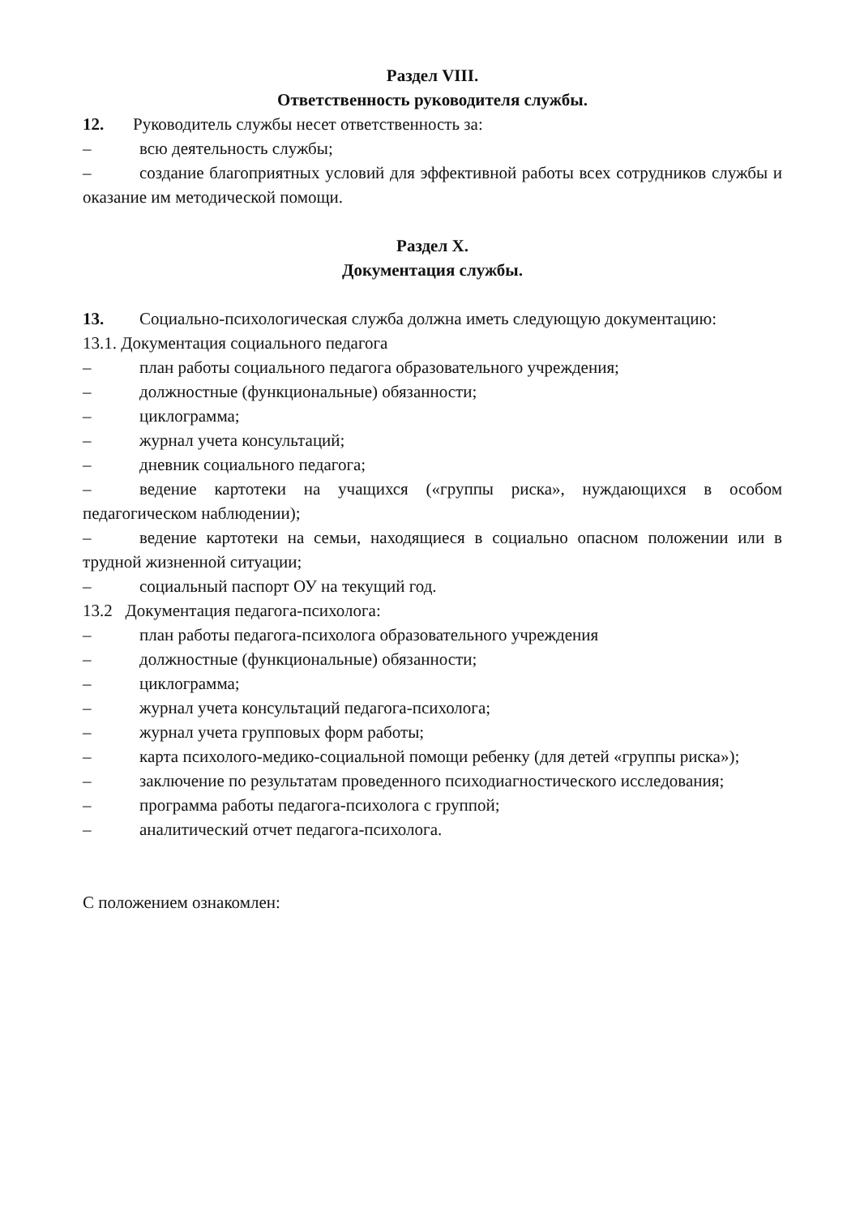Раздел VIII.
Ответственность руководителя службы.
12. Руководитель службы несет ответственность за:
– всю деятельность службы;
– создание благоприятных условий для эффективной работы всех сотрудников службы и оказание им методической помощи.
Раздел X.
Документация службы.
13. Социально-психологическая служба должна иметь следующую документацию:
13.1. Документация социального педагога
– план работы социального педагога образовательного учреждения;
– должностные (функциональные) обязанности;
– циклограмма;
– журнал учета консультаций;
– дневник социального педагога;
– ведение картотеки на учащихся («группы риска», нуждающихся в особом педагогическом наблюдении);
– ведение картотеки на семьи, находящиеся в социально опасном положении или в трудной жизненной ситуации;
– социальный паспорт ОУ на текущий год.
13.2 Документация педагога-психолога:
– план работы педагога-психолога образовательного учреждения
– должностные (функциональные) обязанности;
– циклограмма;
– журнал учета консультаций педагога-психолога;
– журнал учета групповых форм работы;
– карта психолого-медико-социальной помощи ребенку (для детей «группы риска»);
– заключение по результатам проведенного психодиагностического исследования;
– программа работы педагога-психолога с группой;
– аналитический отчет педагога-психолога.
С положением ознакомлен: